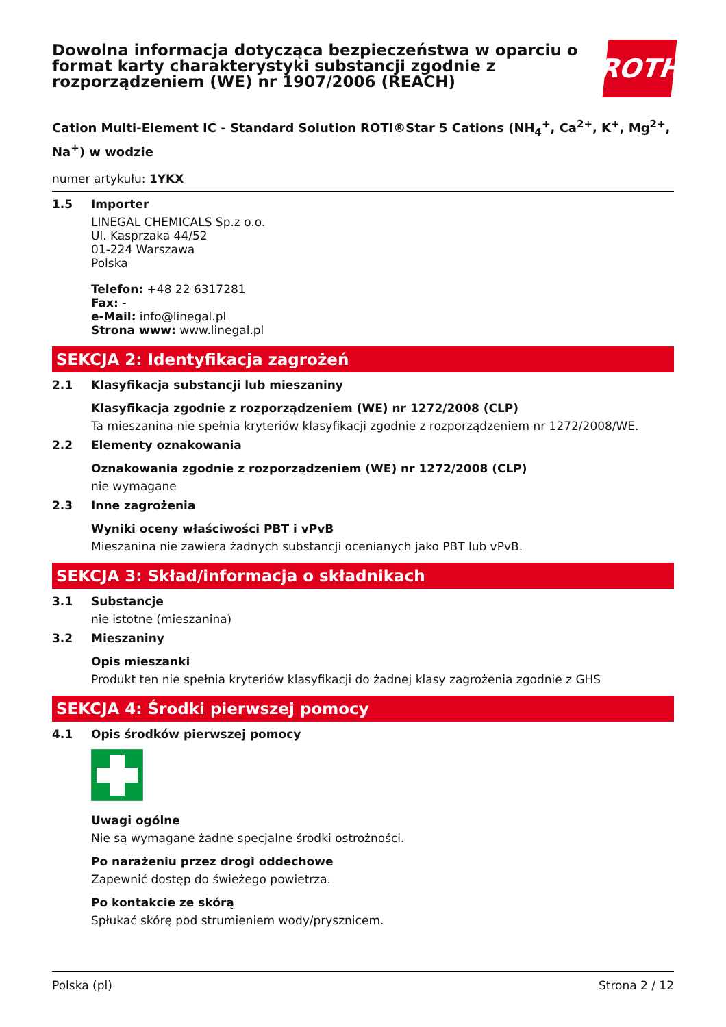Dowolna informacja dotycząca bezpieczeństwa w oparciu o format karty charakterystyki substancji zgodnie z rozporządzeniem (WE) nr 1907/2006 (REACH)
ROTH
Cation Multi-Element IC - Standard Solution ROTI®Star 5 Cations (NH<sub>4</sub><sup>+</sup>, Ca<sup>2+</sup>, K<sup>+</sup>, Mg<sup>2+</sup>, Na<sup>+</sup>) w wodzie
numer artykułu: 1YKX
1.5 Importer
LINEGAL CHEMICALS Sp.z o.o.
Ul. Kasprzaka 44/52
01-224 Warszawa
Polska
Telefon: +48 22 6317281
Fax: -
e-Mail: info@linegal.pl
Strona www: www.linegal.pl
SEKCJA 2: Identyfikacja zagrożeń
2.1 Klasyfikacja substancji lub mieszaniny
Klasyfikacja zgodnie z rozporządzeniem (WE) nr 1272/2008 (CLP)
Ta mieszanina nie spełnia kryteriów klasyfikacji zgodnie z rozporządzeniem nr 1272/2008/WE.
2.2 Elementy oznakowania
Oznakowania zgodnie z rozporządzeniem (WE) nr 1272/2008 (CLP)
nie wymagane
2.3 Inne zagrożenia
Wyniki oceny właściwości PBT i vPvB
Mieszanina nie zawiera żadnych substancji ocenianych jako PBT lub vPvB.
SEKCJA 3: Skład/informacja o składnikach
3.1 Substancje
nie istotne (mieszanina)
3.2 Mieszaniny
Opis mieszanki
Produkt ten nie spełnia kryteriów klasyfikacji do żadnej klasy zagrożenia zgodnie z GHS
SEKCJA 4: Środki pierwszej pomocy
4.1 Opis środków pierwszej pomocy
Uwagi ogólne
Nie są wymagane żadne specjalne środki ostrożności.
Po narażeniu przez drogi oddechowe
Zapewnić dostęp do świeżego powietrza.
Po kontakcie ze skórą
Spłukać skórę pod strumieniem wody/prysznicem.
Polska (pl) Strona 2 / 12